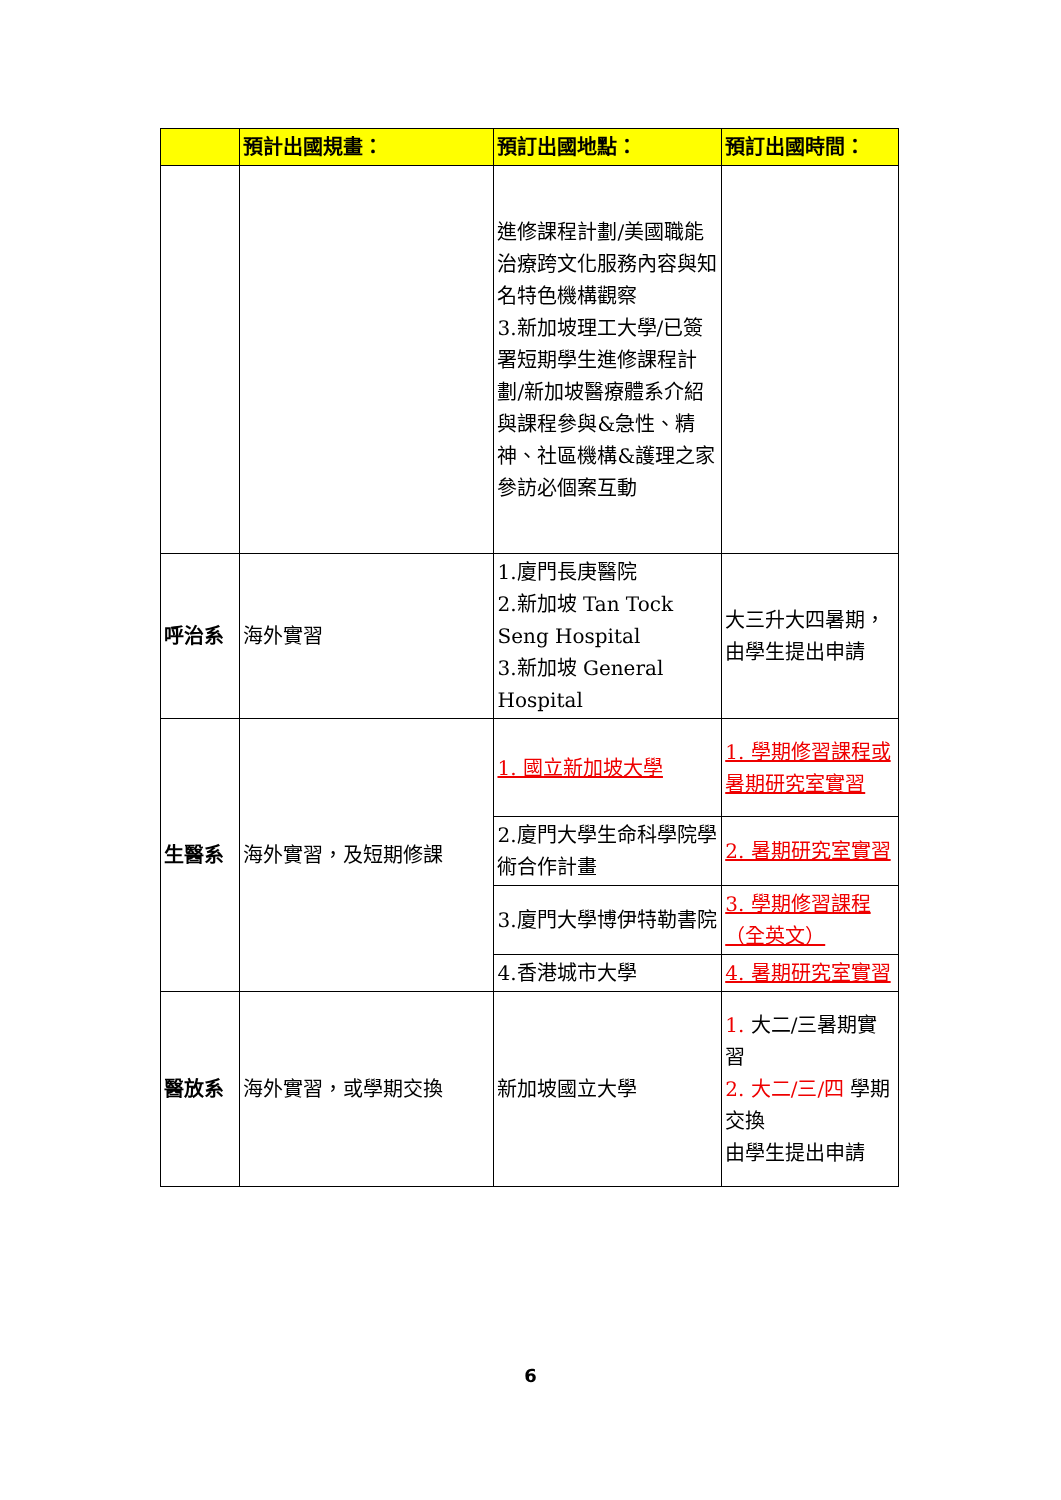| | 預計出國規畫： | 預訂出國地點： | 預訂出國時間： |
| --- | --- | --- | --- |
| | | 進修課程計劃/美國職能治療跨文化服務內容與知名特色機構觀察 3.新加坡理工大學/已簽署短期學生進修課程計劃/新加坡醫療體系介紹與課程參與&急性、精神、社區機構&護理之家參訪必個案互動 | |
| 呼治系 | 海外實習 | 1.廈門長庚醫院 2.新加坡 Tan Tock Seng Hospital 3.新加坡 General Hospital | 大三升大四暑期，由學生提出申請 |
| 生醫系 | 海外實習，及短期修課 | 1. 國立新加坡大學 | 1. 學期修習課程或暑期研究室實習 |
| | | 2.廈門大學生命科學院學術合作計畫 | 2. 暑期研究室實習 |
| | | 3.廈門大學博伊特勒書院 | 3. 學期修習課程（全英文） |
| | | 4.香港城市大學 | 4. 暑期研究室實習 |
| 醫放系 | 海外實習，或學期交換 | 新加坡國立大學 | 1. 大二/三暑期實習 2. 大二/三/四 學期交換 由學生提出申請 |
6